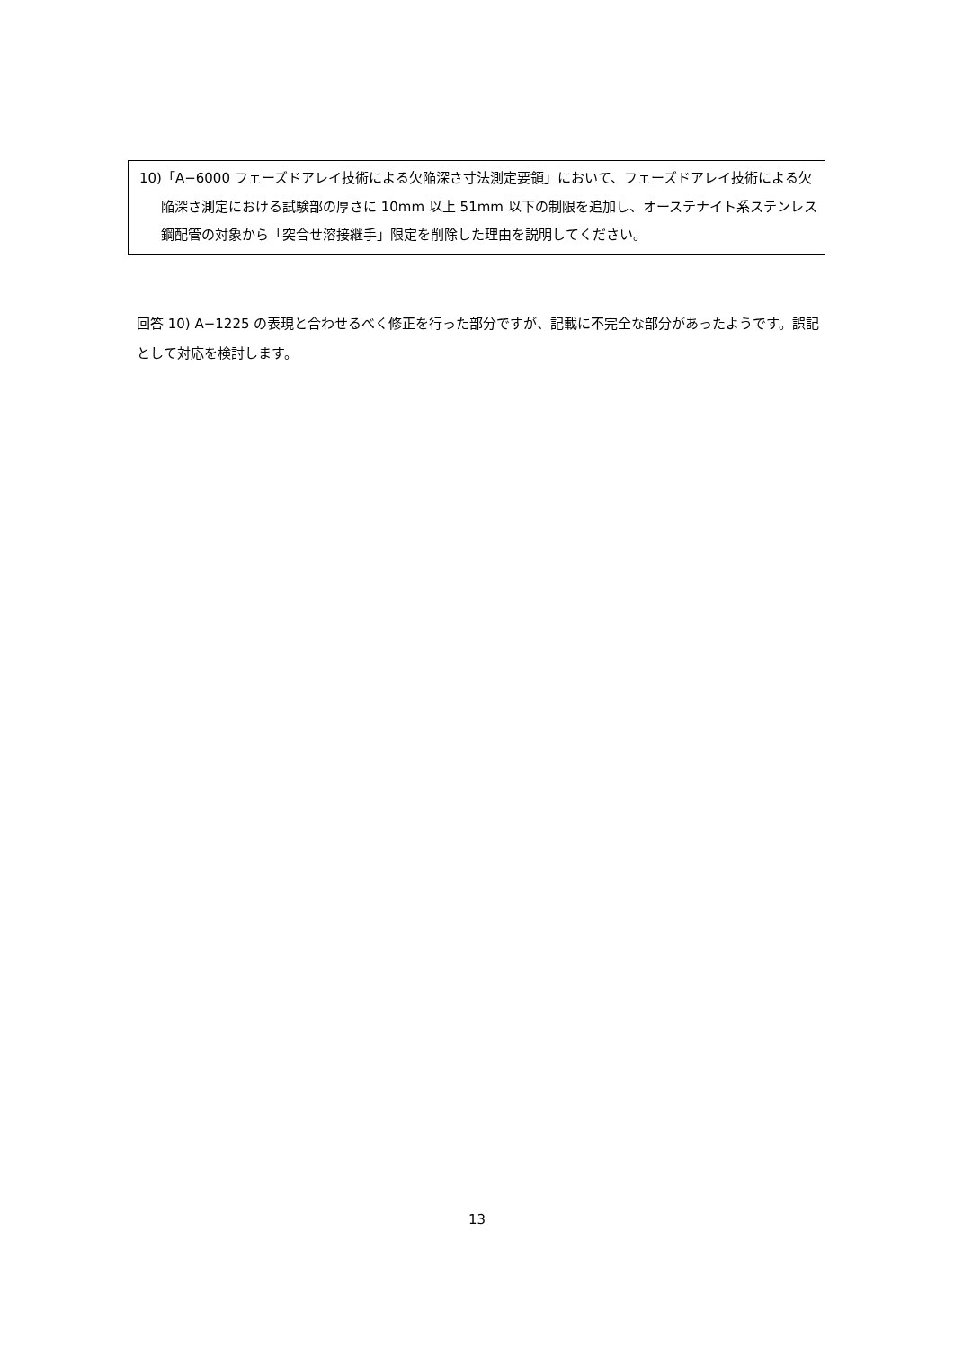10)「A−6000 フェーズドアレイ技術による欠陥深さ寸法測定要領」において、フェーズドアレイ技術による欠陥深さ測定における試験部の厚さに 10mm 以上 51mm 以下の制限を追加し、オーステナイト系ステンレス鋼配管の対象から「突合せ溶接継手」限定を削除した理由を説明してください。
回答 10) A−1225 の表現と合わせるべく修正を行った部分ですが、記載に不完全な部分があったようです。誤記として対応を検討します。
13